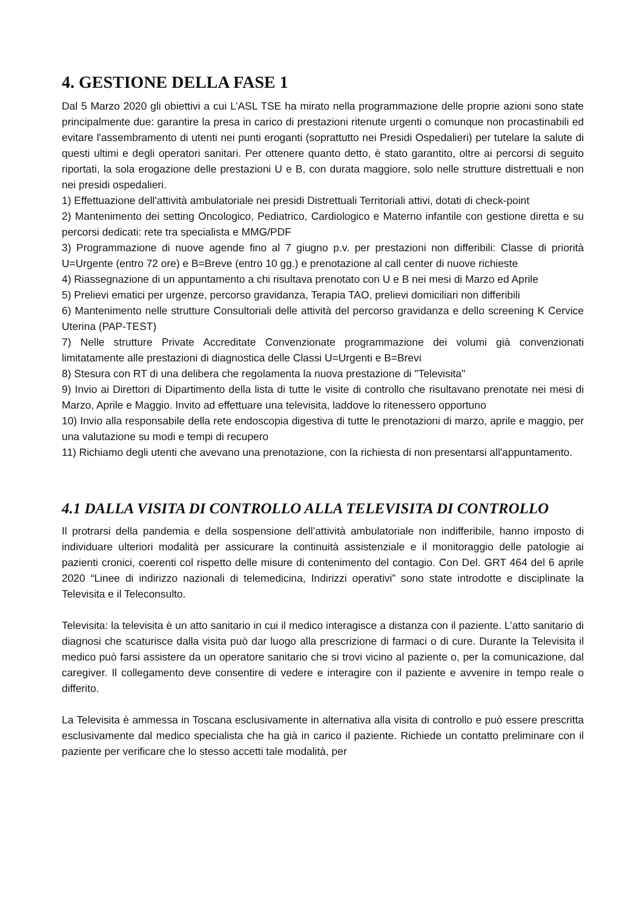4. GESTIONE DELLA FASE 1
Dal 5 Marzo 2020 gli obiettivi a cui L’ASL TSE ha mirato nella programmazione delle proprie azioni sono state principalmente due: garantire la presa in carico di prestazioni ritenute urgenti o comunque non procastinabili ed evitare l'assembramento di utenti nei punti eroganti (soprattutto nei Presidi Ospedalieri) per tutelare la salute di questi ultimi e degli operatori sanitari. Per ottenere quanto detto, è stato garantito, oltre ai percorsi di seguito riportati, la sola erogazione delle prestazioni U e B, con durata maggiore, solo nelle strutture distrettuali e non nei presidi ospedalieri.
1) Effettuazione dell'attività ambulatoriale nei presidi Distrettuali Territoriali attivi, dotati di check-point
2) Mantenimento dei setting Oncologico, Pediatrico, Cardiologico e Materno infantile con gestione diretta e su percorsi dedicati: rete tra specialista e MMG/PDF
3) Programmazione di nuove agende fino al 7 giugno p.v. per prestazioni non differibili: Classe di priorità U=Urgente (entro 72 ore) e B=Breve (entro 10 gg.) e prenotazione al call center di nuove richieste
4) Riassegnazione di un appuntamento a chi risultava prenotato con U e B nei mesi di Marzo ed Aprile
5) Prelievi ematici per urgenze, percorso gravidanza, Terapia TAO, prelievi domiciliari non differibili
6) Mantenimento nelle strutture Consultoriali delle attività del percorso gravidanza e dello screening K Cervice Uterina (PAP-TEST)
7) Nelle strutture Private Accreditate Convenzionate programmazione dei volumi già convenzionati limitatamente alle prestazioni di diagnostica delle Classi U=Urgenti e B=Brevi
8) Stesura con RT di una delibera che regolamenta la nuova prestazione di "Televisita"
9) Invio ai Direttori di Dipartimento della lista di tutte le visite di controllo che risultavano prenotate nei mesi di Marzo, Aprile e Maggio. Invito ad effettuare una televisita, laddove lo ritenessero opportuno
10) Invio alla responsabile della rete endoscopia digestiva di tutte le prenotazioni di marzo, aprile e maggio, per una valutazione su modi e tempi di recupero
11) Richiamo degli utenti che avevano una prenotazione, con la richiesta di non presentarsi all'appuntamento.
4.1 DALLA VISITA DI CONTROLLO ALLA TELEVISITA DI CONTROLLO
Il protrarsi della pandemia e della sospensione dell’attività ambulatoriale non indifferibile, hanno imposto di individuare ulteriori modalità per assicurare la continuità assistenziale e il monitoraggio delle patologie ai pazienti cronici, coerenti col rispetto delle misure di contenimento del contagio. Con Del. GRT 464 del 6 aprile 2020 “Linee di indirizzo nazionali di telemedicina, Indirizzi operativi” sono state introdotte e disciplinate la Televisita e il Teleconsulto.
Televisita: la televisita è un atto sanitario in cui il medico interagisce a distanza con il paziente. L’atto sanitario di diagnosi che scaturisce dalla visita può dar luogo alla prescrizione di farmaci o di cure. Durante la Televisita il medico può farsi assistere da un operatore sanitario che si trovi vicino al paziente o, per la comunicazione, dal caregiver. Il collegamento deve consentire di vedere e interagire con il paziente e avvenire in tempo reale o differito.
La Televisita è ammessa in Toscana esclusivamente in alternativa alla visita di controllo e può essere prescritta esclusivamente dal medico specialista che ha già in carico il paziente. Richiede un contatto preliminare con il paziente per verificare che lo stesso accetti tale modalità, per